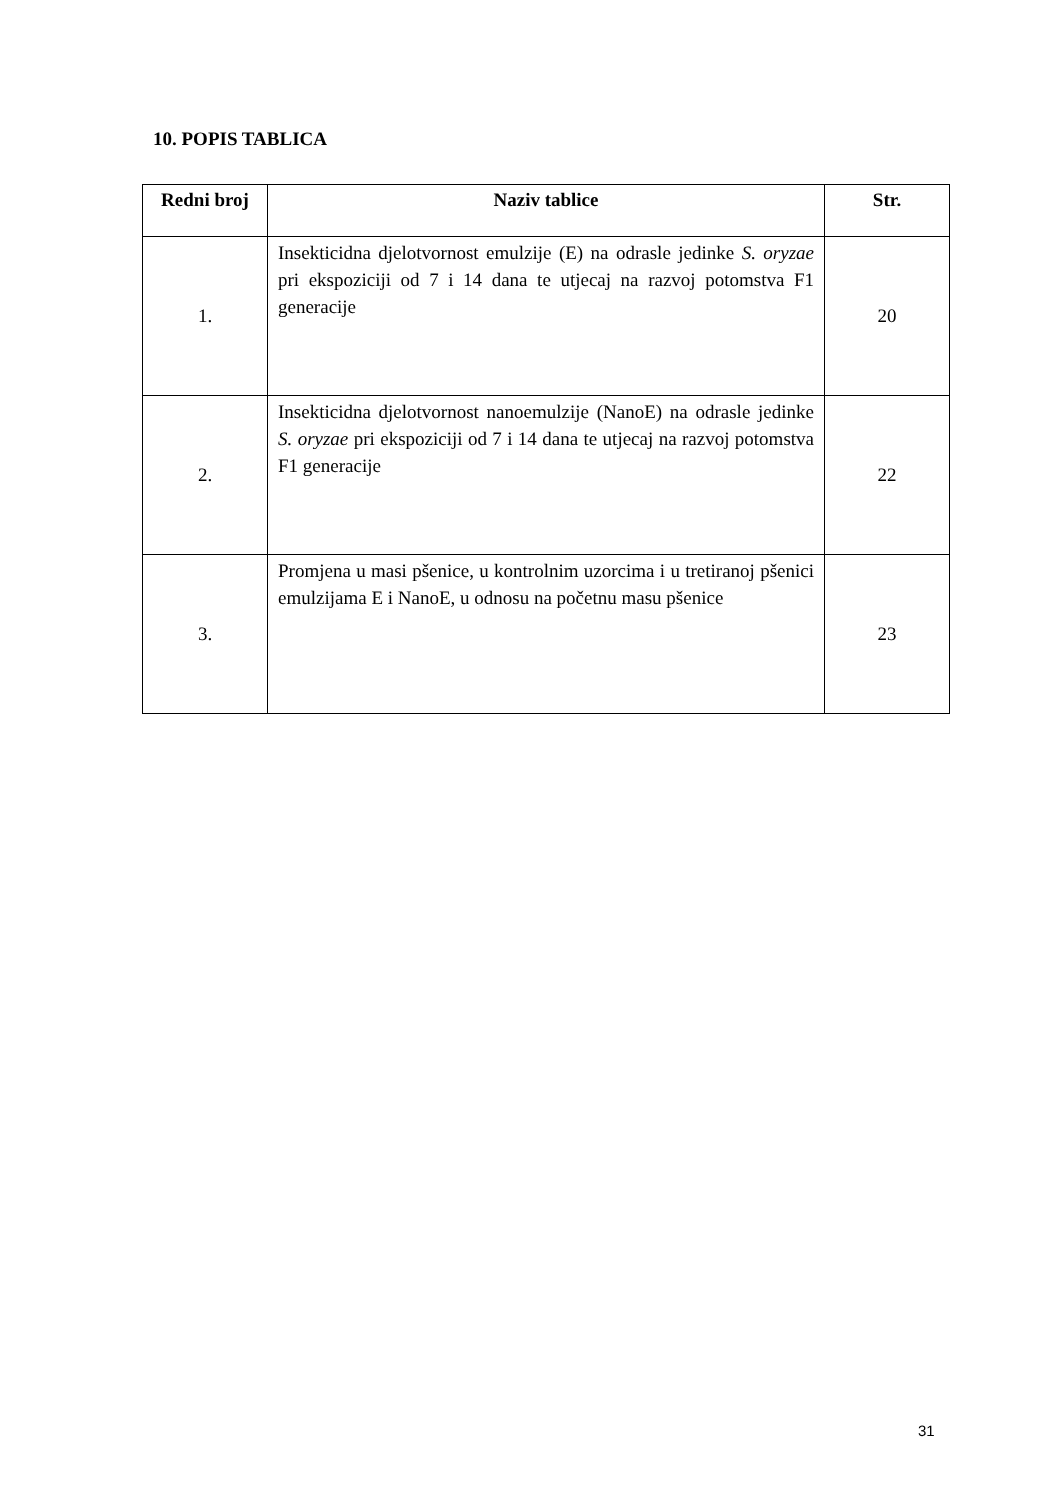10. POPIS TABLICA
| Redni broj | Naziv tablice | Str. |
| --- | --- | --- |
| 1. | Insekticidna djelotvornost emulzije (E) na odrasle jedinke S. oryzae pri ekspoziciji od 7 i 14 dana te utjecaj na razvoj potomstva F1 generacije | 20 |
| 2. | Insekticidna djelotvornost nanoemulzije (NanoE) na odrasle jedinke S. oryzae pri ekspoziciji od 7 i 14 dana te utjecaj na razvoj potomstva F1 generacije | 22 |
| 3. | Promjena u masi pšenice, u kontrolnim uzorcima i u tretiranoj pšenici emulzijama E i NanoE, u odnosu na početnu masu pšenice | 23 |
31